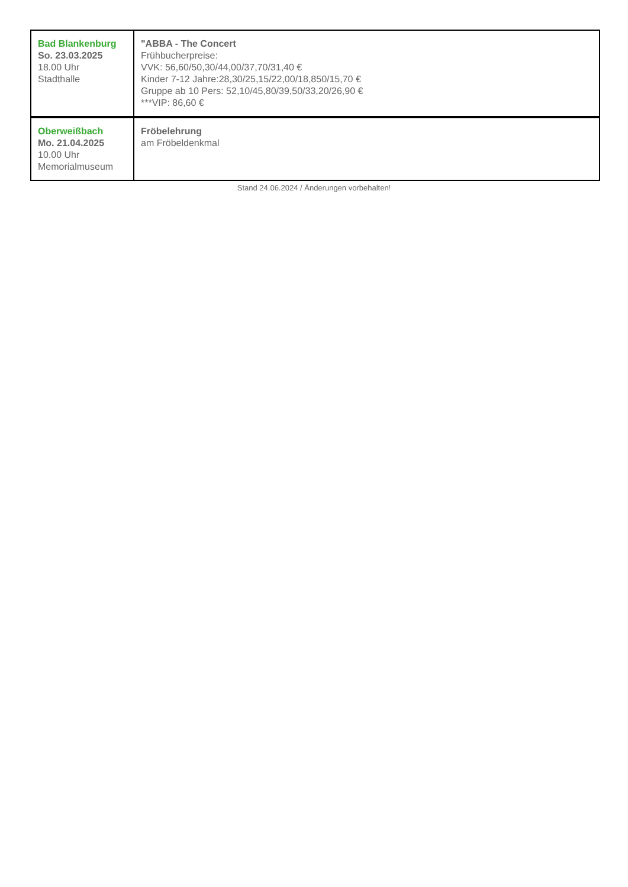| Bad Blankenburg So. 23.03.2025 18.00 Uhr Stadthalle | "ABBA - The Concert Frühbucherpreise: VVK: 56,60/50,30/44,00/37,70/31,40 € Kinder 7-12 Jahre:28,30/25,15/22,00/18,850/15,70 € Gruppe ab 10 Pers: 52,10/45,80/39,50/33,20/26,90 € ***VIP: 86,60 € |
| Oberweißbach Mo. 21.04.2025 10.00 Uhr Memorialmuseum | Fröbelehrung am Fröbeldenkmal |
Stand 24.06.2024 / Änderungen vorbehalten!